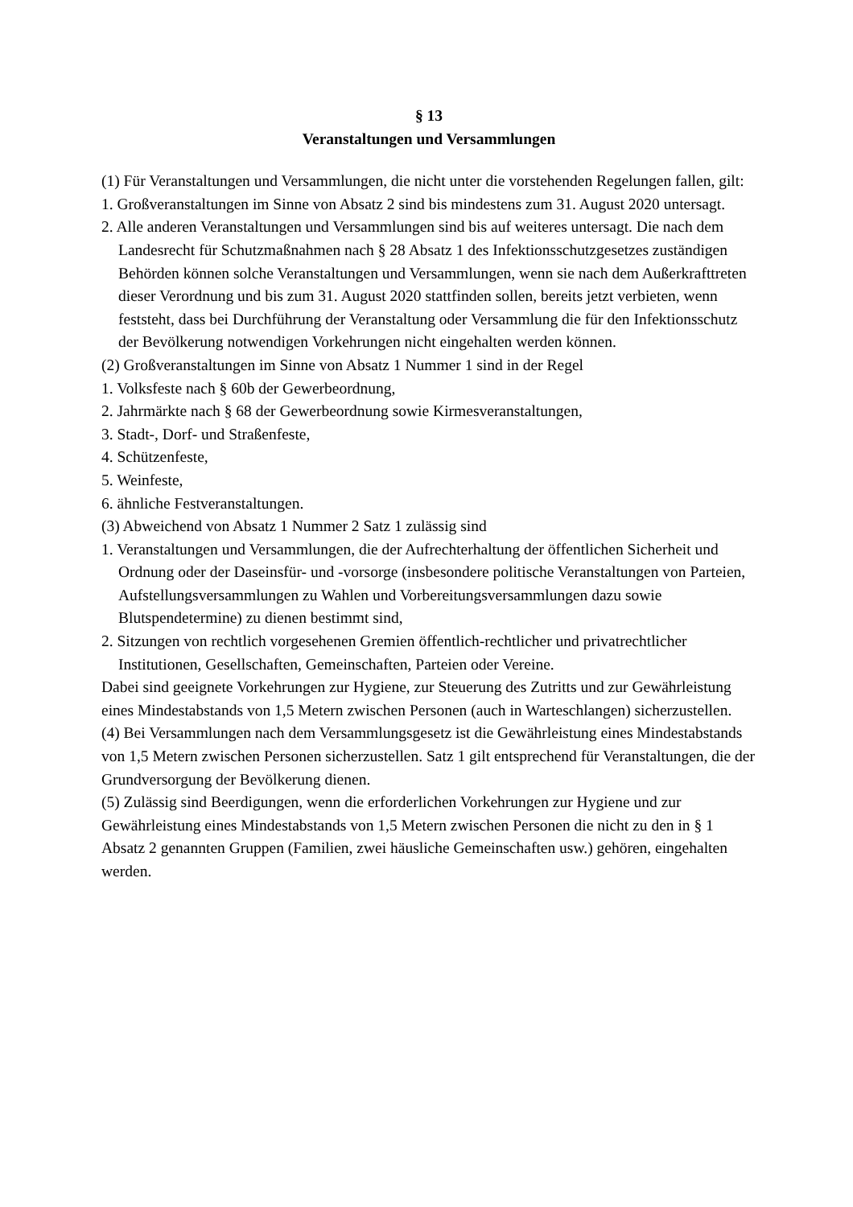§ 13
Veranstaltungen und Versammlungen
(1) Für Veranstaltungen und Versammlungen, die nicht unter die vorstehenden Regelungen fallen, gilt:
1. Großveranstaltungen im Sinne von Absatz 2 sind bis mindestens zum 31. August 2020 untersagt.
2. Alle anderen Veranstaltungen und Versammlungen sind bis auf weiteres untersagt. Die nach dem Landesrecht für Schutzmaßnahmen nach § 28 Absatz 1 des Infektionsschutzgesetzes zuständigen Behörden können solche Veranstaltungen und Versammlungen, wenn sie nach dem Außerkrafttreten dieser Verordnung und bis zum 31. August 2020 stattfinden sollen, bereits jetzt verbieten, wenn feststeht, dass bei Durchführung der Veranstaltung oder Versammlung die für den Infektionsschutz der Bevölkerung notwendigen Vorkehrungen nicht eingehalten werden können.
(2) Großveranstaltungen im Sinne von Absatz 1 Nummer 1 sind in der Regel
1. Volksfeste nach § 60b der Gewerbeordnung,
2. Jahrmärkte nach § 68 der Gewerbeordnung sowie Kirmesveranstaltungen,
3. Stadt-, Dorf- und Straßenfeste,
4. Schützenfeste,
5. Weinfeste,
6. ähnliche Festveranstaltungen.
(3) Abweichend von Absatz 1 Nummer 2 Satz 1 zulässig sind
1. Veranstaltungen und Versammlungen, die der Aufrechterhaltung der öffentlichen Sicherheit und Ordnung oder der Daseinsfür- und -vorsorge (insbesondere politische Veranstaltungen von Parteien, Aufstellungsversammlungen zu Wahlen und Vorbereitungsversammlungen dazu sowie Blutspendetermine) zu dienen bestimmt sind,
2. Sitzungen von rechtlich vorgesehenen Gremien öffentlich-rechtlicher und privatrechtlicher Institutionen, Gesellschaften, Gemeinschaften, Parteien oder Vereine.
Dabei sind geeignete Vorkehrungen zur Hygiene, zur Steuerung des Zutritts und zur Gewährleistung eines Mindestabstands von 1,5 Metern zwischen Personen (auch in Warteschlangen) sicherzustellen.
(4) Bei Versammlungen nach dem Versammlungsgesetz ist die Gewährleistung eines Mindestabstands von 1,5 Metern zwischen Personen sicherzustellen. Satz 1 gilt entsprechend für Veranstaltungen, die der Grundversorgung der Bevölkerung dienen.
(5) Zulässig sind Beerdigungen, wenn die erforderlichen Vorkehrungen zur Hygiene und zur Gewährleistung eines Mindestabstands von 1,5 Metern zwischen Personen die nicht zu den in § 1 Absatz 2 genannten Gruppen (Familien, zwei häusliche Gemeinschaften usw.) gehören, eingehalten werden.